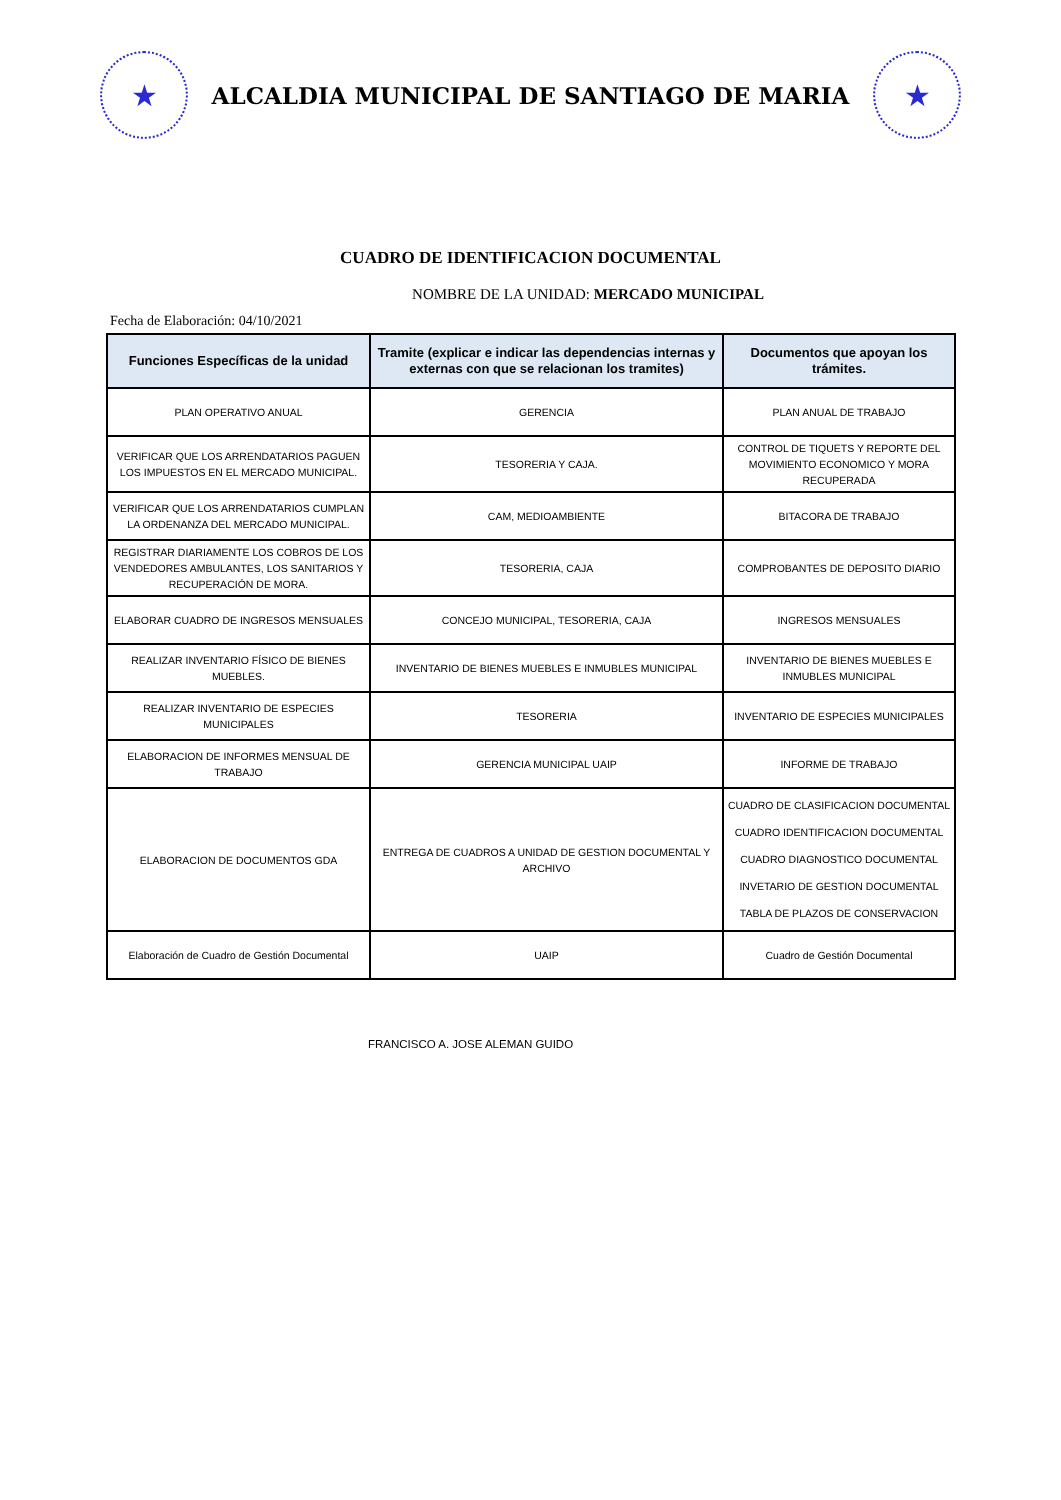★
ALCALDIA MUNICIPAL DE SANTIAGO DE MARIA
★
CUADRO DE IDENTIFICACION DOCUMENTAL
NOMBRE DE LA UNIDAD: MERCADO MUNICIPAL
Fecha de Elaboración: 04/10/2021
| Funciones Específicas de la unidad | Tramite (explicar e indicar las dependencias internas y externas con que se relacionan los tramites) | Documentos que apoyan los trámites. |
| --- | --- | --- |
| PLAN OPERATIVO ANUAL | GERENCIA | PLAN ANUAL DE TRABAJO |
| VERIFICAR QUE LOS ARRENDATARIOS PAGUEN LOS IMPUESTOS EN EL MERCADO MUNICIPAL. | TESORERIA Y CAJA. | CONTROL DE TIQUETS Y REPORTE DEL MOVIMIENTO ECONOMICO Y MORA RECUPERADA |
| VERIFICAR QUE LOS ARRENDATARIOS CUMPLAN LA ORDENANZA DEL MERCADO MUNICIPAL. | CAM, MEDIOAMBIENTE | BITACORA DE TRABAJO |
| REGISTRAR DIARIAMENTE LOS COBROS DE LOS VENDEDORES AMBULANTES, LOS SANITARIOS Y RECUPERACIÓN DE MORA. | TESORERIA, CAJA | COMPROBANTES DE DEPOSITO DIARIO |
| ELABORAR CUADRO DE INGRESOS MENSUALES | CONCEJO MUNICIPAL, TESORERIA, CAJA | INGRESOS MENSUALES |
| REALIZAR INVENTARIO FÍSICO DE BIENES MUEBLES. | INVENTARIO DE BIENES MUEBLES E INMUBLES MUNICIPAL | INVENTARIO DE BIENES MUEBLES E INMUBLES MUNICIPAL |
| REALIZAR INVENTARIO DE ESPECIES MUNICIPALES | TESORERIA | INVENTARIO DE ESPECIES MUNICIPALES |
| ELABORACION DE INFORMES MENSUAL DE TRABAJO | GERENCIA MUNICIPAL UAIP | INFORME DE TRABAJO |
| ELABORACION DE DOCUMENTOS GDA | ENTREGA DE CUADROS A UNIDAD DE GESTION DOCUMENTAL Y ARCHIVO | CUADRO DE CLASIFICACION DOCUMENTAL CUADRO IDENTIFICACION DOCUMENTAL CUADRO DIAGNOSTICO DOCUMENTAL INVETARIO DE GESTION DOCUMENTAL TABLA DE PLAZOS DE CONSERVACION |
| Elaboración de Cuadro de Gestión Documental | UAIP | Cuadro de Gestión Documental |
FRANCISCO A. JOSE ALEMAN GUIDO